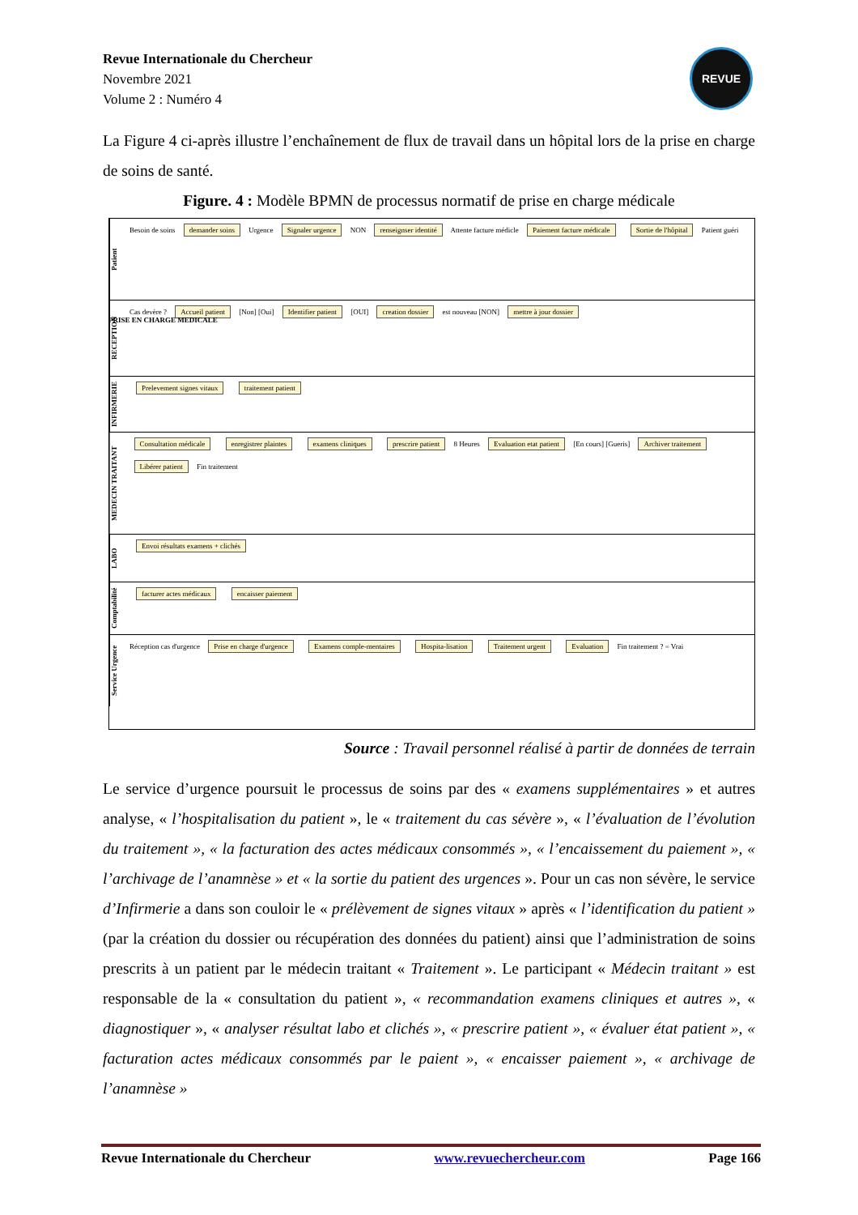Revue Internationale du Chercheur
Novembre 2021
Volume 2 : Numéro 4
REVUE
La Figure 4 ci-après illustre l’enchaînement de flux de travail dans un hôpital lors de la prise en charge de soins de santé.
Figure. 4 : Modèle BPMN de processus normatif de prise en charge médicale
Patient
Besoin de soins demander soins Urgence Signaler urgence NON renseignser identité Attente facture médicle Paiement facture médicale Sortie de l'hôpital Patient guéri
RECEPTION
Cas devère ? Accueil patient [Non] [Oui] Identifier patient [OUI] creation dossier est nouveau [NON] mettre à jour dossier
INFIRMERIE
Prelevement signes vitaux traitement patient
MEDECIN TRAITANT
Consultation médicale enregistrer plaintes examens cliniques prescrire patient 8 Heures Evaluation etat patient [En cours] [Gueris] Archiver traitement Libérer patient Fin traitement
LABO
Envoi résultats examens + clichés
Comptabilité
facturer actes médicaux encaisser paiement
Service Urgence
Réception cas d'urgence Prise en charge d'urgence Examens comple-mentaires Hospita-lisation Traitement urgent Evaluation Fin traitement ? = Vrai
PRISE EN CHARGE MEDICALE
Source : Travail personnel réalisé à partir de données de terrain
Le service d’urgence poursuit le processus de soins par des « examens supplémentaires » et autres analyse, « l’hospitalisation du patient », le « traitement du cas sévère », « l’évaluation de l’évolution du traitement », « la facturation des actes médicaux consommés », « l’encaissement du paiement », « l’archivage de l’anamnèse » et « la sortie du patient des urgences ». Pour un cas non sévère, le service d’Infirmerie a dans son couloir le « prélèvement de signes vitaux » après « l’identification du patient » (par la création du dossier ou récupération des données du patient) ainsi que l’administration de soins prescrits à un patient par le médecin traitant « Traitement ». Le participant « Médecin traitant » est responsable de la « consultation du patient », « recommandation examens cliniques et autres », « diagnostiquer », « analyser résultat labo et clichés », « prescrire patient », « évaluer état patient », « facturation actes médicaux consommés par le paient », « encaisser paiement », « archivage de l’anamnèse »
Revue Internationale du Chercheur www.revuechercheur.com Page 166